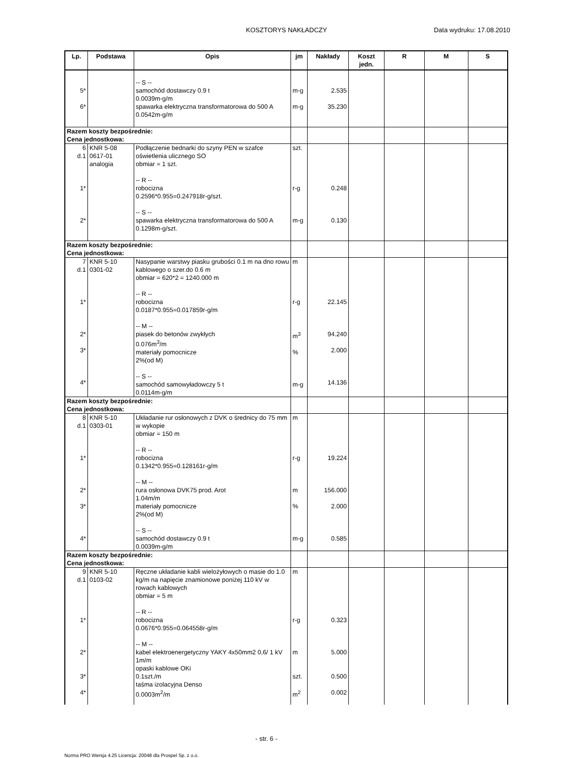KOSZTORYS NAKŁADCZY Data wydruku: 17.08.2010
| Lp. | Podstawa | Opis | jm | Nakłady | Koszt jedn. | R | M | S |
| --- | --- | --- | --- | --- | --- | --- | --- | --- |
| 5* 6* | | -- S -- samochód dostawczy 0.9 t 0.0039m-g/m spawarka elektryczna transformatorowa do 500 A 0.0542m-g/m | m-g m-g | 2.535 35.230 | | | | |
| Razem koszty bezpośrednie: Cena jednostkowa: | | | | | | | | |
| 6 d.1 1* 2* | KNR 5-08 0617-01 analogia | Podłączenie bednarki do szyny PEN w szafce oświetlenia ulicznego SO obmiar = 1 szt. -- R -- robocizna 0.2596*0.955=0.247918r-g/szt. -- S -- spawarka elektryczna transformatorowa do 500 A 0.1298m-g/szt. | szt. r-g m-g | 0.248 0.130 | | | | |
| Razem koszty bezpośrednie: Cena jednostkowa: | | | | | | | | |
| 7 d.1 1* 2* 3* 4* | KNR 5-10 0301-02 | Nasypanie warstwy piasku grubości 0.1 m na dno rowu kablowego o szer.do 0.6 m obmiar = 620*2 = 1240.000 m -- R -- robocizna 0.0187*0.955=0.017859r-g/m -- M -- piasek do betonów zwykłych 0.076m<sup>3</sup>/m materiały pomocnicze 2%(od M) -- S -- samochód samowyładowczy 5 t 0.0114m-g/m | m r-g m<sup>3</sup> % m-g | 22.145 94.240 2.000 14.136 | | | | |
| Razem koszty bezpośrednie: Cena jednostkowa: | | | | | | | | |
| 8 d.1 1* 2* 3* 4* | KNR 5-10 0303-01 | Układanie rur osłonowych z DVK o średnicy do 75 mm w wykopie obmiar = 150 m -- R -- robocizna 0.1342*0.955=0.128161r-g/m -- M -- rura osłonowa DVK75 prod. Arot 1.04m/m materiały pomocnicze 2%(od M) -- S -- samochód dostawczy 0.9 t 0.0039m-g/m | m r-g m % m-g | 19.224 156.000 2.000 0.585 | | | | |
| Razem koszty bezpośrednie: Cena jednostkowa: | | | | | | | | |
| 9 d.1 1* 2* 3* 4* | KNR 5-10 0103-02 | Ręczne układanie kabli wielożyłowych o masie do 1.0 kg/m na napięcie znamionowe poniżej 110 kV w rowach kablowych obmiar = 5 m -- R -- robocizna 0.0676*0.955=0.064558r-g/m -- M -- kabel elektroenergetyczny YAKY 4x50mm2 0,6/ 1 kV 1m/m opaski kablowe OKi 0.1szt./m taśma izolacyjna Denso 0.0003m<sup>2</sup>/m | m r-g m szt. m<sup>2</sup> | 0.323 5.000 0.500 0.002 | | | | |
- str. 6 -
Norma PRO Wersja 4.25 Licencja: 20048 dla Prospel Sp. z o.o.